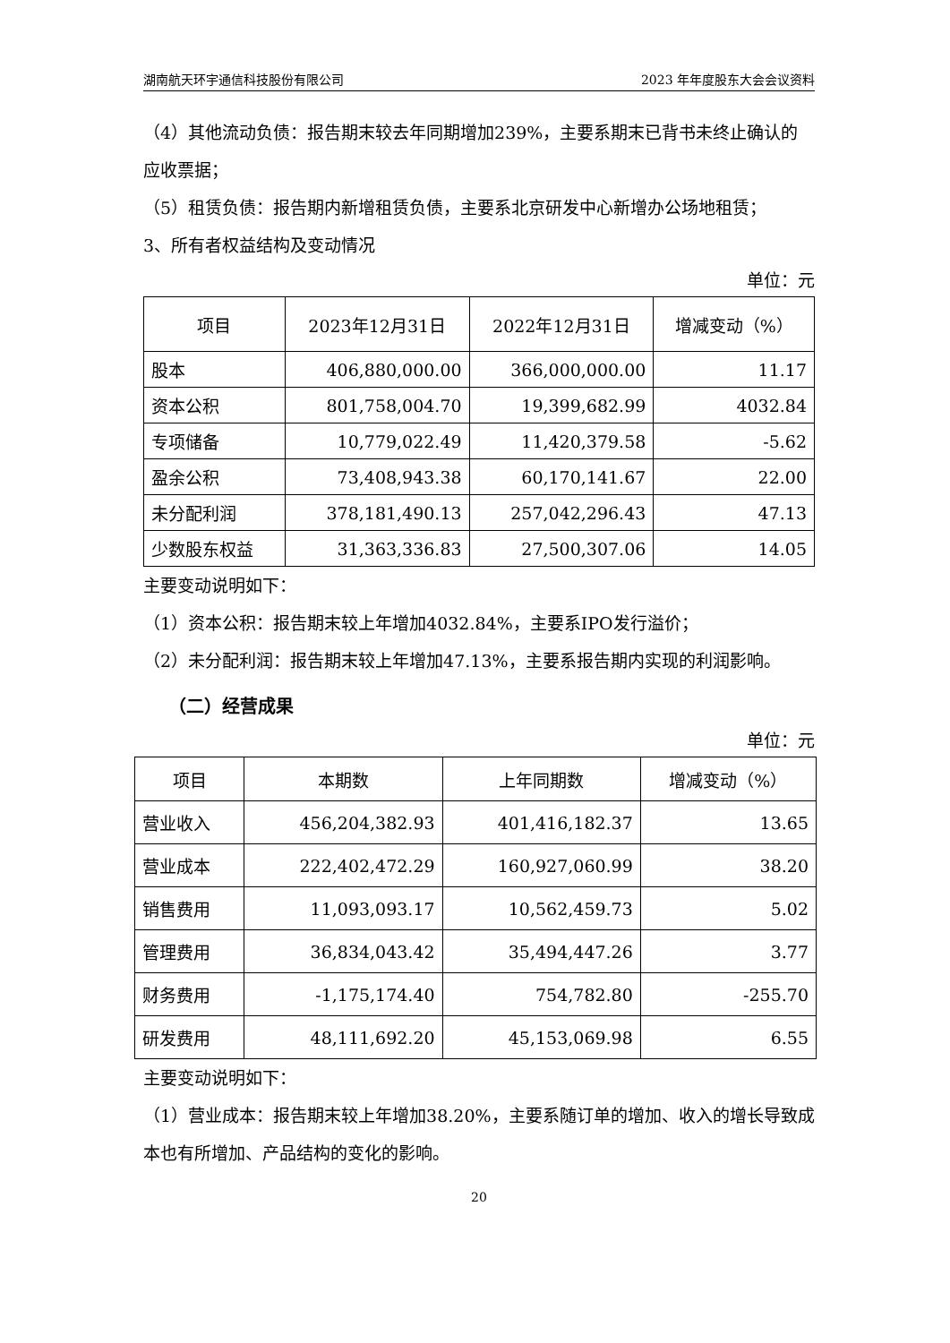湖南航天环宇通信科技股份有限公司 2023 年年度股东大会会议资料
（4）其他流动负债：报告期末较去年同期增加239%，主要系期末已背书未终止确认的应收票据；
（5）租赁负债：报告期内新增租赁负债，主要系北京研发中心新增办公场地租赁；
3、所有者权益结构及变动情况
单位：元
| 项目 | 2023年12月31日 | 2022年12月31日 | 增减变动（%） |
| --- | --- | --- | --- |
| 股本 | 406,880,000.00 | 366,000,000.00 | 11.17 |
| 资本公积 | 801,758,004.70 | 19,399,682.99 | 4032.84 |
| 专项储备 | 10,779,022.49 | 11,420,379.58 | -5.62 |
| 盈余公积 | 73,408,943.38 | 60,170,141.67 | 22.00 |
| 未分配利润 | 378,181,490.13 | 257,042,296.43 | 47.13 |
| 少数股东权益 | 31,363,336.83 | 27,500,307.06 | 14.05 |
主要变动说明如下：
（1）资本公积：报告期末较上年增加4032.84%，主要系IPO发行溢价；
（2）未分配利润：报告期末较上年增加47.13%，主要系报告期内实现的利润影响。
（二）经营成果
单位：元
| 项目 | 本期数 | 上年同期数 | 增减变动（%） |
| --- | --- | --- | --- |
| 营业收入 | 456,204,382.93 | 401,416,182.37 | 13.65 |
| 营业成本 | 222,402,472.29 | 160,927,060.99 | 38.20 |
| 销售费用 | 11,093,093.17 | 10,562,459.73 | 5.02 |
| 管理费用 | 36,834,043.42 | 35,494,447.26 | 3.77 |
| 财务费用 | -1,175,174.40 | 754,782.80 | -255.70 |
| 研发费用 | 48,111,692.20 | 45,153,069.98 | 6.55 |
主要变动说明如下：
（1）营业成本：报告期末较上年增加38.20%，主要系随订单的增加、收入的增长导致成本也有所增加、产品结构的变化的影响。
20